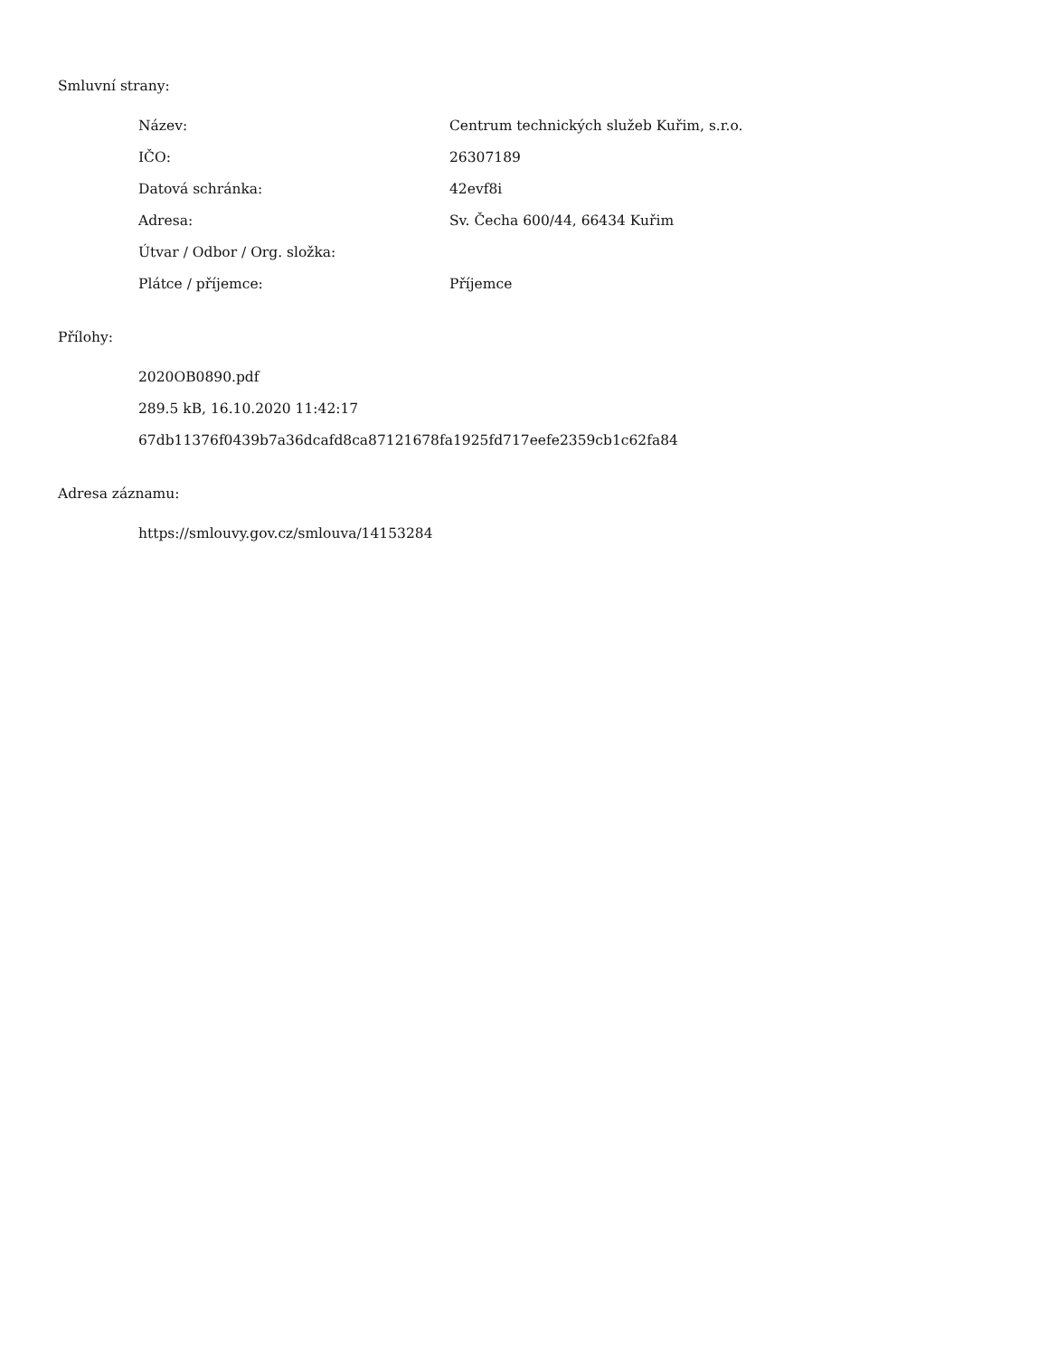Smluvní strany:
| Název: | Centrum technických služeb Kuřim, s.r.o. |
| IČO: | 26307189 |
| Datová schránka: | 42evf8i |
| Adresa: | Sv. Čecha 600/44, 66434 Kuřim |
| Útvar / Odbor / Org. složka: | |
| Plátce / příjemce: | Příjemce |
Přílohy:
2020OB0890.pdf
289.5 kB, 16.10.2020 11:42:17
67db11376f0439b7a36dcafd8ca87121678fa1925fd717eefe2359cb1c62fa84
Adresa záznamu:
https://smlouvy.gov.cz/smlouva/14153284